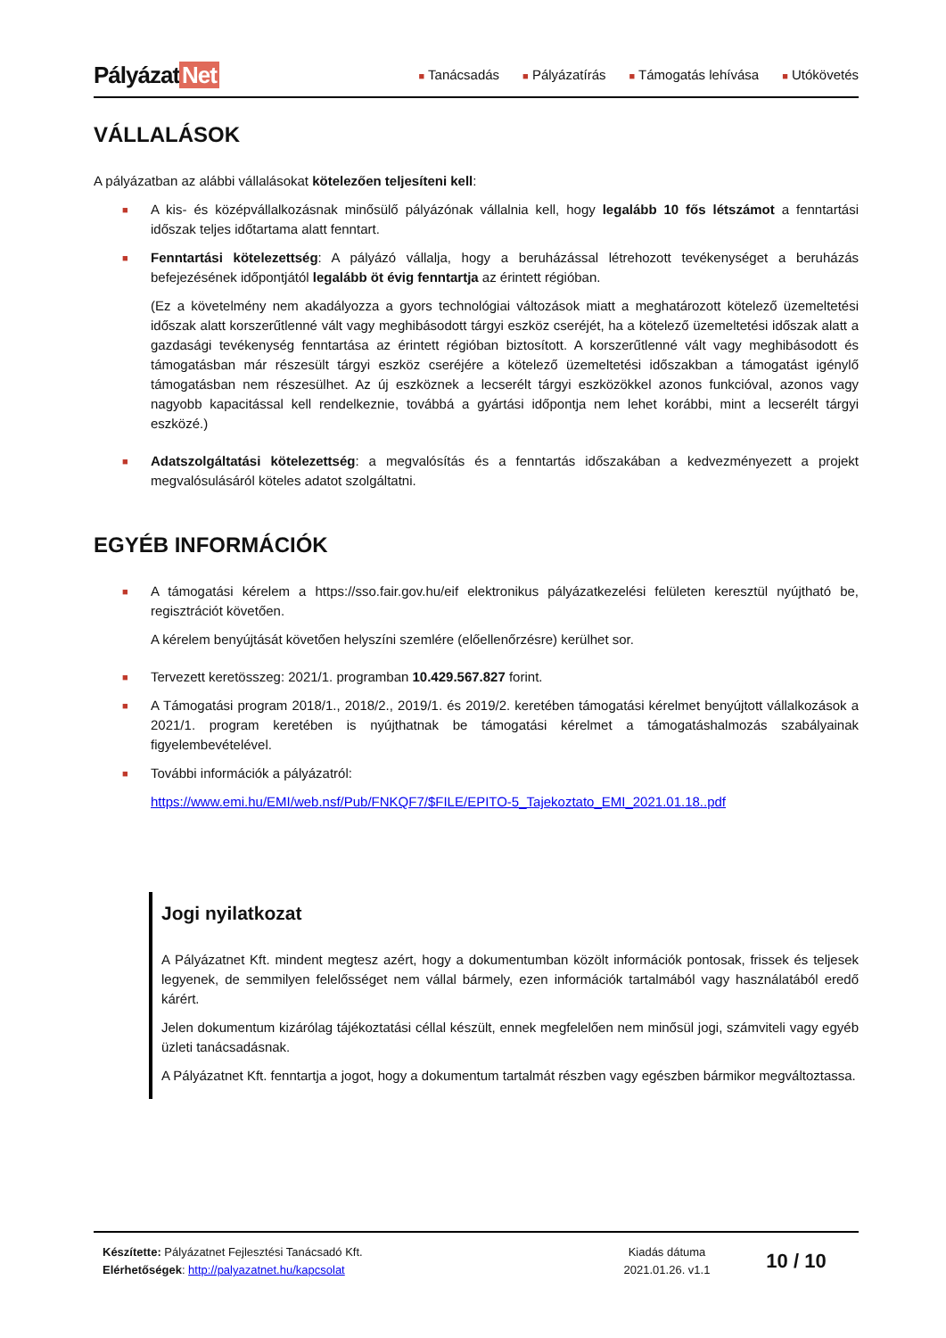Pályázat Net
■ Tanácsadás ■ Pályázatírás ■ Támogatás lehívása ■ Utókövetés
VÁLLALÁSOK
A pályázatban az alábbi vállalásokat kötelezően teljesíteni kell:
■
A kis- és középvállalkozásnak minősülő pályázónak vállalnia kell, hogy legalább 10 fős létszámot a fenntartási időszak teljes időtartama alatt fenntart.
■
Fenntartási kötelezettség: A pályázó vállalja, hogy a beruházással létrehozott tevékenységet a beruházás befejezésének időpontjától legalább öt évig fenntartja az érintett régióban.
(Ez a követelmény nem akadályozza a gyors technológiai változások miatt a meghatározott kötelező üzemeltetési időszak alatt korszerűtlenné vált vagy meghibásodott tárgyi eszköz cseréjét, ha a kötelező üzemeltetési időszak alatt a gazdasági tevékenység fenntartása az érintett régióban biztosított. A korszerűtlenné vált vagy meghibásodott és támogatásban már részesült tárgyi eszköz cseréjére a kötelező üzemeltetési időszakban a támogatást igénylő támogatásban nem részesülhet. Az új eszköznek a lecserélt tárgyi eszközökkel azonos funkcióval, azonos vagy nagyobb kapacitással kell rendelkeznie, továbbá a gyártási időpontja nem lehet korábbi, mint a lecserélt tárgyi eszközé.)
■
Adatszolgáltatási kötelezettség: a megvalósítás és a fenntartás időszakában a kedvezményezett a projekt megvalósulásáról köteles adatot szolgáltatni.
EGYÉB INFORMÁCIÓK
■
A támogatási kérelem a https://sso.fair.gov.hu/eif elektronikus pályázatkezelési felületen keresztül nyújtható be, regisztrációt követően.
A kérelem benyújtását követően helyszíni szemlére (előellenőrzésre) kerülhet sor.
■
Tervezett keretösszeg: 2021/1. programban 10.429.567.827 forint.
■
A Támogatási program 2018/1., 2018/2., 2019/1. és 2019/2. keretében támogatási kérelmet benyújtott vállalkozások a 2021/1. program keretében is nyújthatnak be támogatási kérelmet a támogatáshalmozás szabályainak figyelembevételével.
■
További információk a pályázatról:
https://www.emi.hu/EMI/web.nsf/Pub/FNKQF7/$FILE/EPITO-5_Tajekoztato_EMI_2021.01.18..pdf
Jogi nyilatkozat
A Pályázatnet Kft. mindent megtesz azért, hogy a dokumentumban közölt információk pontosak, frissek és teljesek legyenek, de semmilyen felelősséget nem vállal bármely, ezen információk tartalmából vagy használatából eredő kárért.
Jelen dokumentum kizárólag tájékoztatási céllal készült, ennek megfelelően nem minősül jogi, számviteli vagy egyéb üzleti tanácsadásnak.
A Pályázatnet Kft. fenntartja a jogot, hogy a dokumentum tartalmát részben vagy egészben bármikor megváltoztassa.
Készítette: Pályázatnet Fejlesztési Tanácsadó Kft.
Elérhetőségek: http://palyazatnet.hu/kapcsolat
Kiadás dátuma
2021.01.26. v1.1
10 / 10